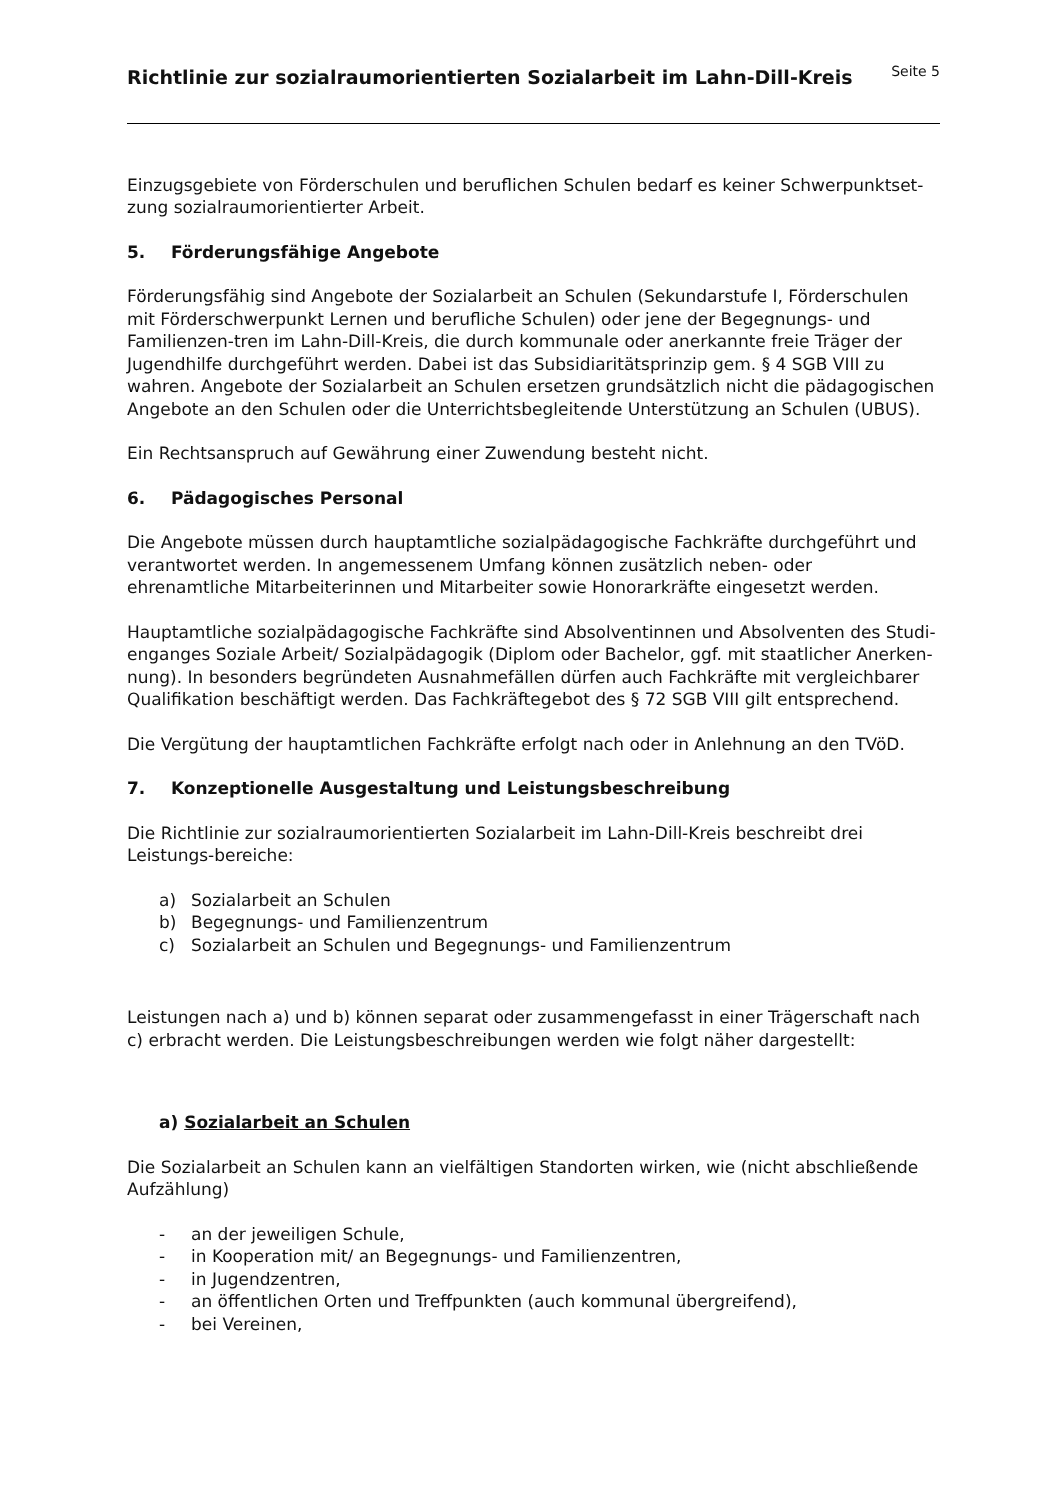Richtlinie zur sozialraumorientierten Sozialarbeit im Lahn-Dill-Kreis
Seite 5
Einzugsgebiete von Förderschulen und beruflichen Schulen bedarf es keiner Schwerpunktset-zung sozialraumorientierter Arbeit.
5. Förderungsfähige Angebote
Förderungsfähig sind Angebote der Sozialarbeit an Schulen (Sekundarstufe I, Förderschulen mit Förderschwerpunkt Lernen und berufliche Schulen) oder jene der Begegnungs- und Familienzen-tren im Lahn-Dill-Kreis, die durch kommunale oder anerkannte freie Träger der Jugendhilfe durchgeführt werden. Dabei ist das Subsidiaritätsprinzip gem. § 4 SGB VIII zu wahren. Angebote der Sozialarbeit an Schulen ersetzen grundsätzlich nicht die pädagogischen Angebote an den Schulen oder die Unterrichtsbegleitende Unterstützung an Schulen (UBUS).
Ein Rechtsanspruch auf Gewährung einer Zuwendung besteht nicht.
6. Pädagogisches Personal
Die Angebote müssen durch hauptamtliche sozialpädagogische Fachkräfte durchgeführt und verantwortet werden. In angemessenem Umfang können zusätzlich neben- oder ehrenamtliche Mitarbeiterinnen und Mitarbeiter sowie Honorarkräfte eingesetzt werden.
Hauptamtliche sozialpädagogische Fachkräfte sind Absolventinnen und Absolventen des Studi-enganges Soziale Arbeit/ Sozialpädagogik (Diplom oder Bachelor, ggf. mit staatlicher Anerken-nung). In besonders begründeten Ausnahmefällen dürfen auch Fachkräfte mit vergleichbarer Qualifikation beschäftigt werden. Das Fachkräftegebot des § 72 SGB VIII gilt entsprechend.
Die Vergütung der hauptamtlichen Fachkräfte erfolgt nach oder in Anlehnung an den TVöD.
7. Konzeptionelle Ausgestaltung und Leistungsbeschreibung
Die Richtlinie zur sozialraumorientierten Sozialarbeit im Lahn-Dill-Kreis beschreibt drei Leistungs-bereiche:
a) Sozialarbeit an Schulen
b) Begegnungs- und Familienzentrum
c) Sozialarbeit an Schulen und Begegnungs- und Familienzentrum
Leistungen nach a) und b) können separat oder zusammengefasst in einer Trägerschaft nach c) erbracht werden. Die Leistungsbeschreibungen werden wie folgt näher dargestellt:
a) Sozialarbeit an Schulen
Die Sozialarbeit an Schulen kann an vielfältigen Standorten wirken, wie (nicht abschließende Aufzählung)
- an der jeweiligen Schule,
- in Kooperation mit/ an Begegnungs- und Familienzentren,
- in Jugendzentren,
- an öffentlichen Orten und Treffpunkten (auch kommunal übergreifend),
- bei Vereinen,